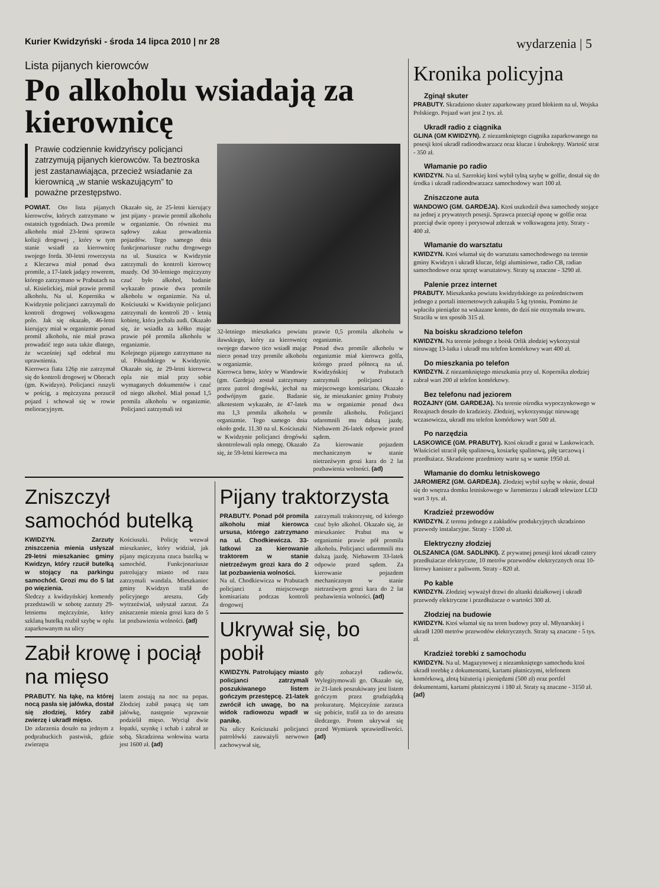Kurier Kwidzyński - środa 14 lipca 2010 | nr 28 wydarzenia | 5
Lista pijanych kierowców
Po alkoholu wsiadają za kierownicę
Prawie codziennie kwidzyńscy policjanci zatrzymują pijanych kierowców. Ta beztroska jest zastanawiająca, przecież wsiadanie za kierownicą „w stanie wskazującym” to poważne przestępstwo.
POWIAT. Oto lista pijanych kierowców, których zatrzymano w ostatnich tygodniach. Dwa promile alkoholu miał 23-letni sprawca kolizji drogowej , który w tym stanie wsiadł za kierownicę swojego forda. 30-letni rowerzysta z Kleczewa miał ponad dwa promile, a 17-latek jadący rowerem, którego zatrzymano w Prabutach na ul. Kisielickiej, miał prawie promil alkoholu. Na ul. Kopernika w Kwidzynie policjanci zatrzymali do kontroli drogowej volkswagena polo. Jak się okazało, 46-letni kierujący miał w organizmie ponad promil alkoholu, nie miał prawa prowadzić tego auta także dlatego, że wcześniej sąd odebrał mu uprawnienia.
Kierowca fiata 126p nie zatrzymał się do kontroli drogowej w Oborach (gm. Kwidzyn). Policjanci ruszyli w pościg, a mężczyzna porzucił pojazd i schował się w rowie melioracyjnym.
Okazało się, że 25-letni kierujący jest pijany - prawie promil alkoholu w organizmie. On również ma sądowy zakaz prowadzenia pojazdów. Tego samego dnia funkcjonariusze ruchu drogowego na ul. Staszica w Kwidzynie zatrzymali do kontroli kierowcę mazdy. Od 30-letniego mężczyzny czuć było alkohol, badanie wykazało prawie dwa promile alkoholu w organizmie. Na ul. Kościuszki w Kwidzynie policjanci zatrzymali do kontroli 20 - letnią kobietę, która jechała audi. Okazało się, że wsiadła za kółko mając prawie pół promila alkoholu w organizmie.
Kolejnego pijanego zatrzymano na ul. Piłsudskiego w Kwidzynie. Okazało się, że 29-letni kierowca opla nie miał przy sobie wymaganych dokumentów i czuć od niego alkohol. Miał ponad 1,5 promila alkoholu w organizmie. Policjanci zatrzymali też
32-letniego mieszkańca powiatu iławskiego, który za kierownicę swojego daewoo tico wsiadł mając nieco ponad trzy promile alkoholu w organizmie.
Kierowca bmw, który w Wandowie (gm. Gzrdeja) został zatrzymany przez patrol drogówki, jechał na podwójnym gazie. Badanie alkotestem wykazało, że 47-latek ma 1,3 promila alkoholu w organizmie. Tego samego dnia około godz. 11.30 na ul. Kościuszki w Kwidzynie policjanci drogówki skontrolowali opla omegę. Okazało się, że 59-letni kierowca ma
prawie 0,5 promila alkoholu w organizmie.
Ponad dwa promile alkoholu w organizmie miał kierowca golfa, którego przed północą na ul. Kwidzyńskiej w Prabutach zatrzymali policjanci z miejscowego komisariatu. Okazało się, że mieszkaniec gminy Prabuty ma w organizmie ponad dwa promile alkoholu. Policjanci udaremnili mu dalszą jazdę. Niebawem 26-latek odpowie przed sądem.
Za kierowanie pojazdem mechanicznym w stanie nietrzeźwym grozi kara do 2 lat pozbawienia wolności. (ad)
Zniszczył samochód butelką
KWIDZYN. Zarzuty zniszczenia mienia usłyszał 29-letni mieszkaniec gminy Kwidzyn, który rzucił butelką w stojący na parkingu samochód. Grozi mu do 5 lat po więzienia.
Śledczy z kwidzyńskiej komendy przedstawili w sobotę zarzuty 29-letniemu mężczyźnie, który szklaną butelką rozbił szybę w oplu zaparkowanym na ulicy
Kościuszki. Policję wezwał mieszkaniec, który widział, jak pijany mężczyzna rzuca butelką w samochód. Funkcjonariusze patrolujący miasto od razu zatrzymali wandala. Mieszkaniec gminy Kwidzyn trafił do policyjnego aresztu. Gdy wytrzeźwiał, usłyszał zarzut. Za zniszczenie mienia grozi kara do 5 lat pozbawienia wolności. (ad)
Zabił krowę i pociął na mięso
PRABUTY. Na łąkę, na której nocą pasła się jałówka, dostał się złodziej, który zabił zwierzę i ukradł mięso.
Do zdarzenia doszło na jednym z podprabuckich pastwisk, gdzie zwierzęta
latem zostają na noc na popas. Złodziej zabił pasącą się tam jałówkę, następnie wprawnie podzielił mięso. Wyciął dwie łopatki, szynkę i schab i zabrał ze sobą. Skradziona wołowina warta jest 1600 zł. (ad)
Pijany traktorzysta
PRABUTY. Ponad pół promila alkoholu miał kierowca ursusa, którego zatrzymano na ul. Chodkiewicza. 33-latkowi za kierowanie traktorem w stanie nietrzeźwym grozi kara do 2 lat pozbawienia wolności.
Na ul. Chodkiewicza w Prabutach policjanci z miejscowego komisariatu podczas kontroli drogowej
zatrzymali traktorzystę, od którego czuć było alkohol. Okazało się, że mieszkaniec Prabut ma w organizmie prawie pół promila alkoholu. Policjanci udaremnili mu dalszą jazdę. Niebawem 33-latek odpowie przed sądem. Za kierowanie pojazdem mechanicznym w stanie nietrzeźwym grozi kara do 2 lat pozbawienia wolności. (ad)
Ukrywał się, bo pobił
KWIDZYN. Patrolujący miasto policjanci zatrzymali poszukiwanego listem gończym przestępcę. 21-latek zwrócił ich uwagę, bo na widok radiowozu wpadł w panikę.
Na ulicy Kościuszki policjanci patrolówki zauważyli nerwowo zachowywał się,
gdy zobaczył radiowóz. Wylegitymowali go. Okazało się, że 21-latek poszukiwany jest listem gończym przez grudziądzką prokuraturę. Mężczyźnie zarzuca się pobicie, trafił za to do aresztu śledczego. Potem ukrywał się przed Wymiarek sprawiedliwości. (ad)
Kronika policyjna
Zginął skuter
PRABUTY. Skradziono skuter zaparkowany przed blokiem na ul. Wojska Polskiego. Pojazd wart jest 2 tys. zł.
Ukradł radio z ciągnika
GLINA (GM KWIDZYN). Z niezamkniętego ciągnika zaparkowanego na posesji ktoś ukradł radioodtwarzacz oraz klucze i śrubokręty. Wartość strat - 350 zł.
Włamanie po radio
KWIDZYN. Na ul. Szerokiej ktoś wybił tylną szybę w golfie, dostał się do środka i ukradł radioodtwarzacz samochodowy wart 100 zł.
Zniszczone auta
WANDOWO (GM. GARDEJA). Ktoś uszkodził dwa samochody stojące na jednej z prywatnych posesji. Sprawca przeciął oponę w golfie oraz przeciął dwie opony i porysował zderzak w volkswagena jetty. Straty - 400 zł.
Włamanie do warsztatu
KWIDZYN. Ktoś włamał się do warsztatu samochodowego na terenie gminy Kwidzyn i ukradł klucze, felgi aluminiowe, radio CB, radiao samochodowe oraz sprzęt warsztatowy. Straty są znaczne - 3290 zł.
Palenie przez internet
PRABUTY. Mieszkanka powiatu kwidzyńskiego za pośrednictwem jednego z portali internetowych zakupiła 5 kg tytoniu. Pomimo że wpłaciła pieniądze na wskazane konto, do dziś nie otrzymała towaru. Straciła w ten sposób 315 zł.
Na boisku skradziono telefon
KWIDZYN. Na terenie jednego z boisk Orlik złodziej wykorzystał nieuwagę 13-latka i ukradł mu telefon komórkowy wart 400 zł.
Do mieszkania po telefon
KWIDZYN. Z niezamkniętego mieszkania przy ul. Kopernika złodziej zabrał wart 200 zł telefon komórkowy.
Bez telefonu nad jeziorem
ROZAJNY (GM. GARDEJA). Na terenie ośrodka wypoczynkowego w Rozajnach doszło do kradzieży. Złodziej, wykorzystując nieuwagę wczasowicza, ukradł mu telefon komórkowy wart 500 zł.
Po narzędzia
LASKOWICE (GM. PRABUTY). Ktoś okradł z garaż w Laskowicach. Właściciel stracił piłę spalinową, kosiarkę spalinową, piłę tarczową i przedłużacz. Skradzione przedmioty warte są w sumie 1950 zł.
Włamanie do domku letniskowego
JAROMIERZ (GM. GARDEJA). Złodziej wybił szybę w oknie, dostał się do wnętrza domku letniskowego w Jaromierzu i ukradł telewizor LCD wart 3 tys. zł.
Kradzież przewodów
KWIDZYN. Z terenu jednego z zakładów produkcyjnych skradziono przewody instalacyjne. Straty - 1500 zł.
Elektryczny złodziej
OLSZANICA (GM. SADLINKI). Z prywatnej posesji ktoś ukradł cztery przedłużacze elektryczne, 10 metrów przewodów elektrycznych oraz 10-litrowy kanister z paliwem. Straty - 820 zł.
Po kable
KWIDZYN. Złodziej wyważył drzwi do altanki działkowej i ukradł przewody elektryczne i przedłużacze o wartości 300 zł.
Złodziej na budowie
KWIDZYN. Ktoś włamał się na teren budowy przy ul. Młynarskiej i ukradł 1200 metrów przewodów elektrycznych. Straty są znaczne - 5 tys. zł.
Kradzież torebki z samochodu
KWIDZYN. Na ul. Magazynowej z niezamkniętego samochodu ktoś ukradł torebkę z dokumentami, kartami płatniczymi, telefonem komórkową, złotą biżuterią i pieniędzmi (500 zł) oraz portfel dokumentami, kartami płatniczymi i 180 zł. Straty są znaczne - 3150 zł. (ad)